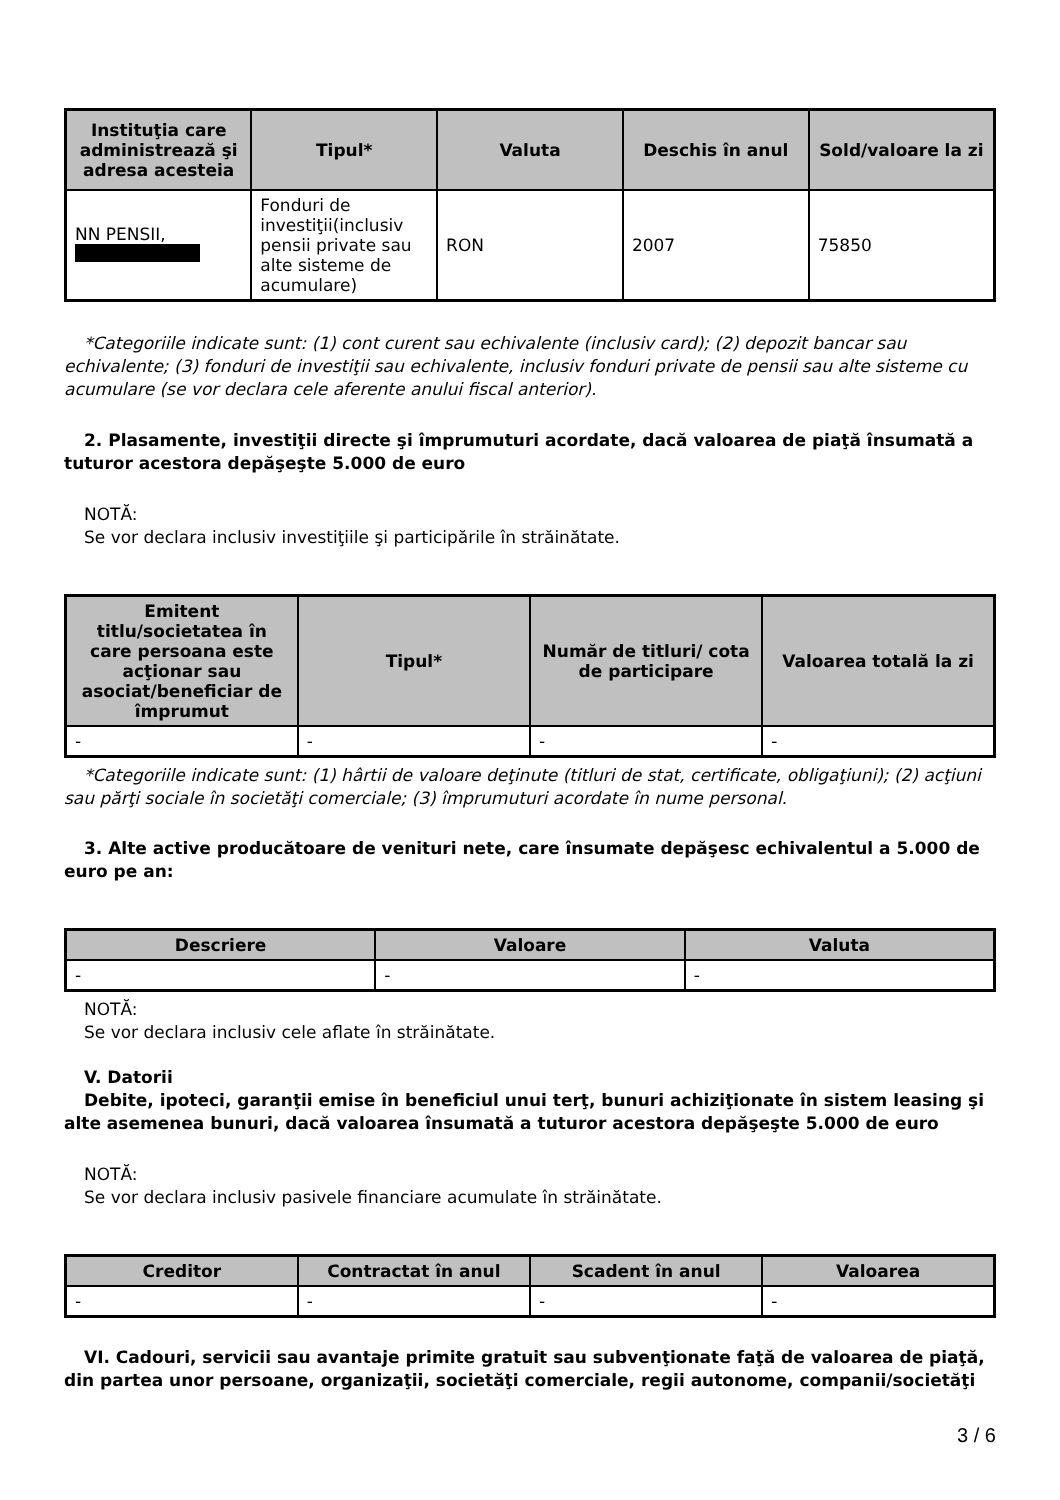| Instituţia care administrează şi adresa acesteia | Tipul* | Valuta | Deschis în anul | Sold/valoare la zi |
| --- | --- | --- | --- | --- |
| NN PENSII, | Fonduri de investiţii(inclusiv pensii private sau alte sisteme de acumulare) | RON | 2007 | 75850 |
*Categoriile indicate sunt: (1) cont curent sau echivalente (inclusiv card); (2) depozit bancar sau echivalente; (3) fonduri de investiţii sau echivalente, inclusiv fonduri private de pensii sau alte sisteme cu acumulare (se vor declara cele aferente anului fiscal anterior).
2. Plasamente, investiţii directe şi împrumuturi acordate, dacă valoarea de piaţă însumată a tuturor acestora depăşeşte 5.000 de euro
NOTĂ:
Se vor declara inclusiv investiţiile şi participările în străinătate.
| Emitent titlu/societatea în care persoana este acţionar sau asociat/beneficiar de împrumut | Tipul* | Număr de titluri/ cota de participare | Valoarea totală la zi |
| --- | --- | --- | --- |
| - | - | - | - |
*Categoriile indicate sunt: (1) hârtii de valoare deţinute (titluri de stat, certificate, obligaţiuni); (2) acţiuni sau părţi sociale în societăţi comerciale; (3) împrumuturi acordate în nume personal.
3. Alte active producătoare de venituri nete, care însumate depăşesc echivalentul a 5.000 de euro pe an:
| Descriere | Valoare | Valuta |
| --- | --- | --- |
| - | - | - |
NOTĂ:
Se vor declara inclusiv cele aflate în străinătate.
V. Datorii
Debite, ipoteci, garanţii emise în beneficiul unui terţ, bunuri achiziţionate în sistem leasing şi alte asemenea bunuri, dacă valoarea însumată a tuturor acestora depăşeşte 5.000 de euro
NOTĂ:
Se vor declara inclusiv pasivele financiare acumulate în străinătate.
| Creditor | Contractat în anul | Scadent în anul | Valoarea |
| --- | --- | --- | --- |
| - | - | - | - |
VI. Cadouri, servicii sau avantaje primite gratuit sau subvenţionate faţă de valoarea de piaţă, din partea unor persoane, organizaţii, societăţi comerciale, regii autonome, companii/societăţi
3 / 6